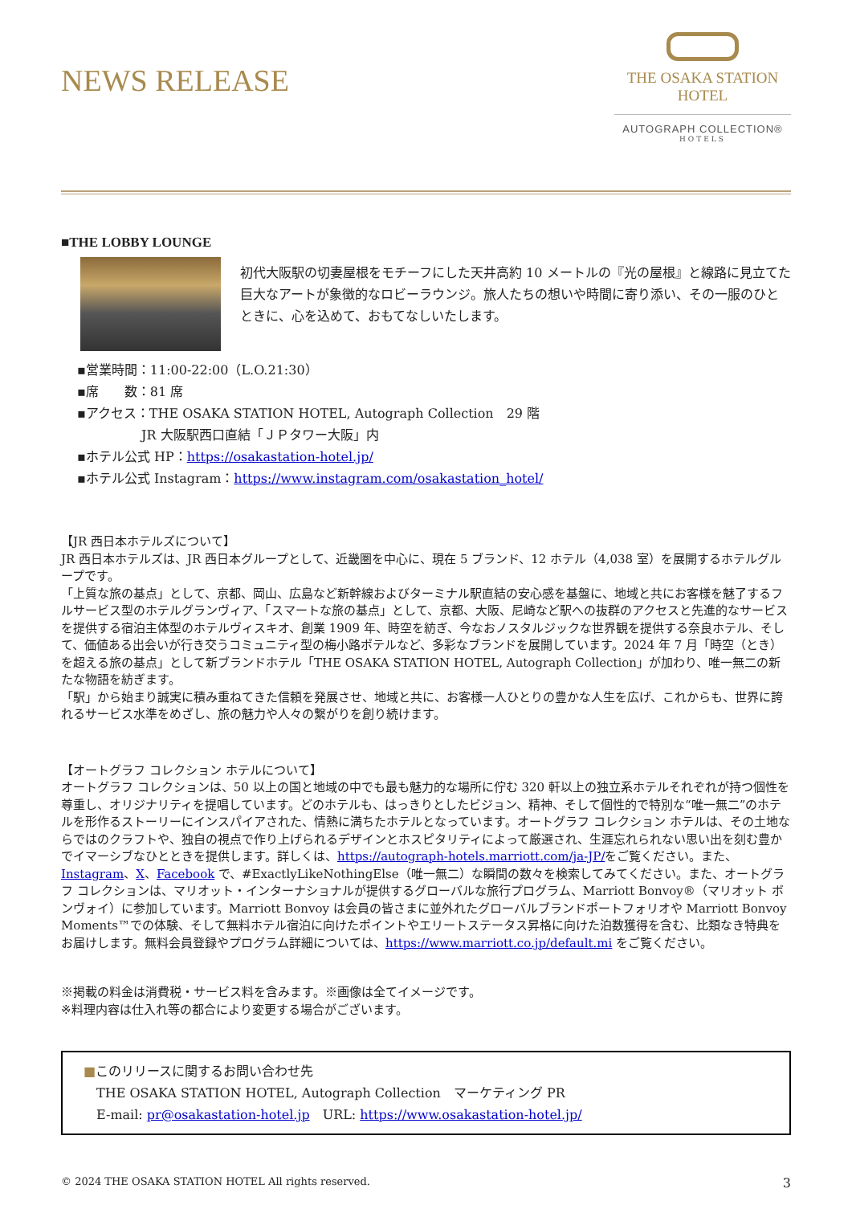NEWS RELEASE
THE OSAKA STATION
HOTEL
AUTOGRAPH COLLECTION®
HOTELS
■THE LOBBY LOUNGE
初代大阪駅の切妻屋根をモチーフにした天井高約 10 メートルの『光の屋根』と線路に見立てた巨大なアートが象徴的なロビーラウンジ。旅人たちの想いや時間に寄り添い、その一服のひとときに、心を込めて、おもてなしいたします。
▪営業時間：11:00-22:00（L.O.21:30）
▪席　　数：81 席
▪アクセス：THE OSAKA STATION HOTEL, Autograph Collection　29 階
　　　　　JR 大阪駅西口直結「ＪＰタワー大阪」内
▪ホテル公式 HP：https://osakastation-hotel.jp/
▪ホテル公式 Instagram：https://www.instagram.com/osakastation_hotel/
【JR 西日本ホテルズについて】
JR 西日本ホテルズは、JR 西日本グループとして、近畿圏を中心に、現在 5 ブランド、12 ホテル（4,038 室）を展開するホテルグループです。
「上質な旅の基点」として、京都、岡山、広島など新幹線およびターミナル駅直結の安心感を基盤に、地域と共にお客様を魅了するフルサービス型のホテルグランヴィア、「スマートな旅の基点」として、京都、大阪、尼崎など駅への抜群のアクセスと先進的なサービスを提供する宿泊主体型のホテルヴィスキオ、創業 1909 年、時空を紡ぎ、今なおノスタルジックな世界観を提供する奈良ホテル、そして、価値ある出会いが行き交うコミュニティ型の梅小路ポテルなど、多彩なブランドを展開しています。2024 年 7 月「時空（とき）を超える旅の基点」として新ブランドホテル「THE OSAKA STATION HOTEL, Autograph Collection」が加わり、唯一無二の新たな物語を紡ぎます。
「駅」から始まり誠実に積み重ねてきた信頼を発展させ、地域と共に、お客様一人ひとりの豊かな人生を広げ、これからも、世界に誇れるサービス水準をめざし、旅の魅力や人々の繋がりを創り続けます。
【オートグラフ コレクション ホテルについて】
オートグラフ コレクションは、50 以上の国と地域の中でも最も魅力的な場所に佇む 320 軒以上の独立系ホテルそれぞれが持つ個性を尊重し、オリジナリティを提唱しています。どのホテルも、はっきりとしたビジョン、精神、そして個性的で特別な“唯一無二”のホテルを形作るストーリーにインスパイアされた、情熱に満ちたホテルとなっています。オートグラフ コレクション ホテルは、その土地ならではのクラフトや、独自の視点で作り上げられるデザインとホスピタリティによって厳選され、生涯忘れられない思い出を刻む豊かでイマーシブなひとときを提供します。詳しくは、https://autograph-hotels.marriott.com/ja-JP/をご覧ください。また、Instagram、X、Facebook で、#ExactlyLikeNothingElse（唯一無二）な瞬間の数々を検索してみてください。また、オートグラフ コレクションは、マリオット・インターナショナルが提供するグローバルな旅行プログラム、Marriott Bonvoy®（マリオット ボンヴォイ）に参加しています。Marriott Bonvoy は会員の皆さまに並外れたグローバルブランドポートフォリオや Marriott Bonvoy Moments™での体験、そして無料ホテル宿泊に向けたポイントやエリートステータス昇格に向けた泊数獲得を含む、比類なき特典をお届けします。無料会員登録やプログラム詳細については、https://www.marriott.co.jp/default.mi をご覧ください。
※掲載の料金は消費税・サービス料を含みます。※画像は全てイメージです。
※料理内容は仕入れ等の都合により変更する場合がございます。
■このリリースに関するお問い合わせ先
　THE OSAKA STATION HOTEL, Autograph Collection　マーケティング PR
　E-mail: pr@osakastation-hotel.jp　URL: https://www.osakastation-hotel.jp/
© 2024 THE OSAKA STATION HOTEL All rights reserved. 3